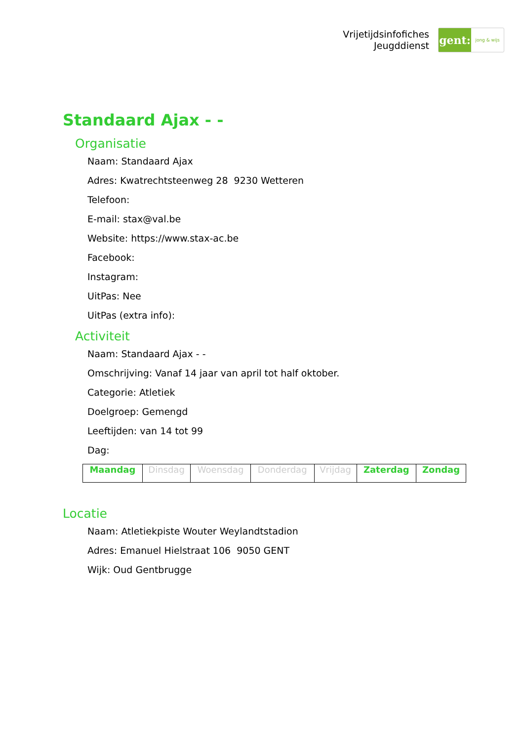Vrijetijdsinfofiches
Jeugddienst
gent:
jong & wijs
Standaard Ajax - -
Organisatie
Naam: Standaard Ajax
Adres: Kwatrechtsteenweg 28 9230 Wetteren
Telefoon:
E-mail: stax@val.be
Website: https://www.stax-ac.be
Facebook:
Instagram:
UitPas: Nee
UitPas (extra info):
Activiteit
Naam: Standaard Ajax - -
Omschrijving: Vanaf 14 jaar van april tot half oktober.
Categorie: Atletiek
Doelgroep: Gemengd
Leeftijden: van 14 tot 99
Dag:
| Maandag | Dinsdag | Woensdag | Donderdag | Vrijdag | Zaterdag | Zondag |
Locatie
Naam: Atletiekpiste Wouter Weylandtstadion
Adres: Emanuel Hielstraat 106 9050 GENT
Wijk: Oud Gentbrugge